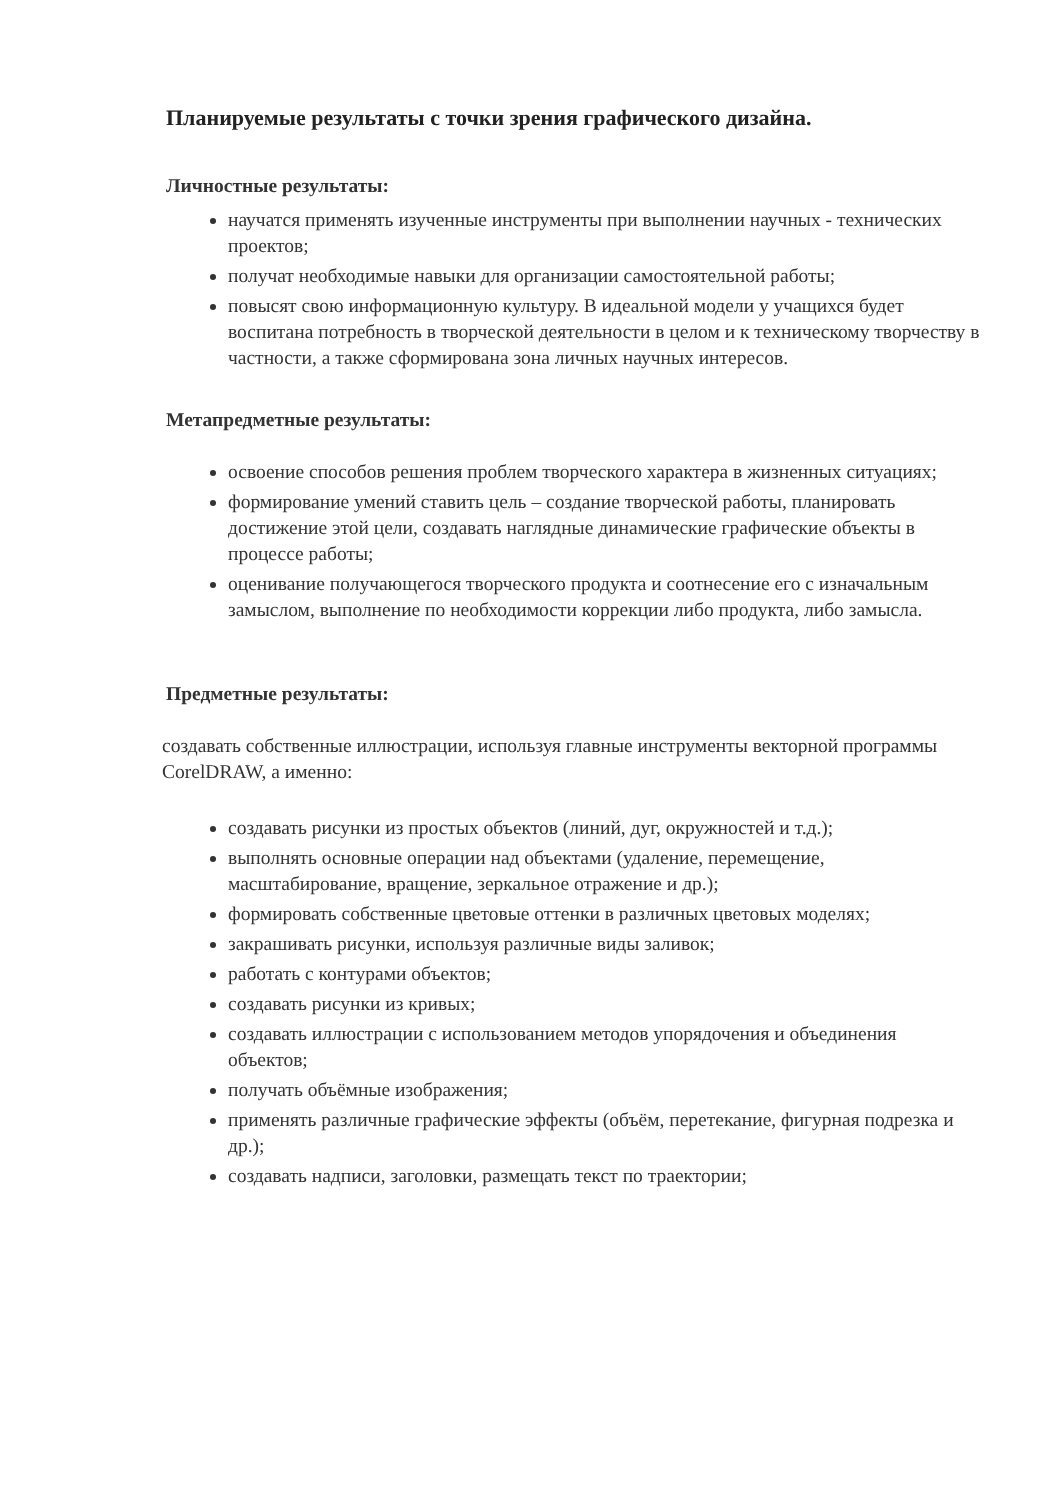Планируемые результаты с точки зрения графического дизайна.
Личностные результаты:
научатся применять изученные инструменты при выполнении научных - технических проектов;
получат необходимые навыки для организации самостоятельной работы;
повысят свою информационную культуру. В идеальной модели у учащихся будет воспитана потребность в творческой деятельности в целом и к техническому творчеству в частности, а также сформирована зона личных научных интересов.
Метапредметные результаты:
освоение способов решения проблем творческого характера в жизненных ситуациях;
формирование умений ставить цель – создание творческой работы, планировать достижение этой цели, создавать наглядные динамические графические объекты в процессе работы;
оценивание получающегося творческого продукта и соотнесение его с изначальным замыслом, выполнение по необходимости коррекции либо продукта, либо замысла.
Предметные результаты:
создавать собственные иллюстрации, используя главные инструменты векторной программы CorelDRAW, а именно:
создавать рисунки из простых объектов (линий, дуг, окружностей и т.д.);
выполнять основные операции над объектами (удаление, перемещение, масштабирование, вращение, зеркальное отражение и др.);
формировать собственные цветовые оттенки в различных цветовых моделях;
закрашивать рисунки, используя различные виды заливок;
работать с контурами объектов;
создавать рисунки из кривых;
создавать иллюстрации с использованием методов упорядочения и объединения объектов;
получать объёмные изображения;
применять различные графические эффекты (объём, перетекание, фигурная подрезка и др.);
создавать надписи, заголовки, размещать текст по траектории;